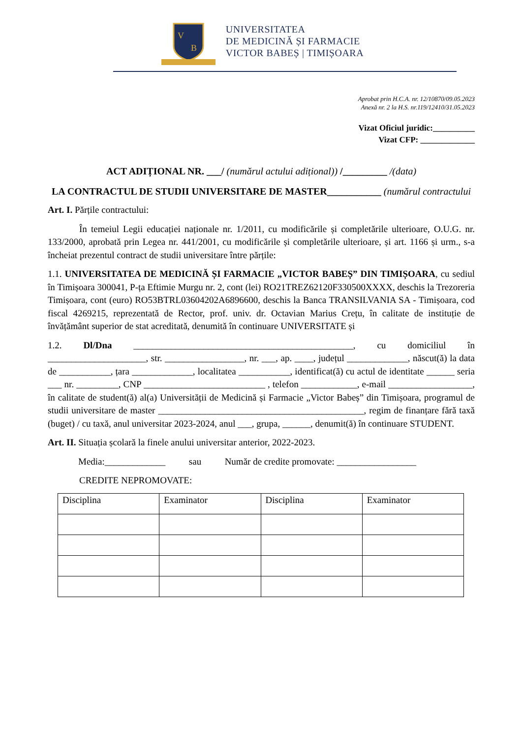V
B
UNIVERSITATEA
DE MEDICINĂ ȘI FARMACIE
VICTOR BABEȘ | TIMIȘOARA
Aprobat prin H.C.A. nr. 12/10870/09.05.2023
Anexă nr. 2 la H.S. nr.119/12410/31.05.2023
Vizat Oficiul juridic:__________
Vizat CFP: _____________
ACT ADIȚIONAL NR. ___/ (numărul actului adițional)) /_________ /(data)
LA CONTRACTUL DE STUDII UNIVERSITARE DE MASTER___________ (numărul contractului
Art. I. Părțile contractului:
În temeiul Legii educației naționale nr. 1/2011, cu modificările și completările ulterioare, O.U.G. nr. 133/2000, aprobată prin Legea nr. 441/2001, cu modificările și completările ulterioare, și art. 1166 și urm., s-a încheiat prezentul contract de studii universitare între părțile:
1.1. UNIVERSITATEA DE MEDICINĂ ȘI FARMACIE „VICTOR BABEȘ” DIN TIMIȘOARA, cu sediul în Timișoara 300041, P-ța Eftimie Murgu nr. 2, cont (lei) RO21TREZ62120F330500XXXX, deschis la Trezoreria Timișoara, cont (euro) RO53BTRL03604202A6896600, deschis la Banca TRANSILVANIA SA - Timișoara, cod fiscal 4269215, reprezentată de Rector, prof. univ. dr. Octavian Marius Crețu, în calitate de instituție de învățământ superior de stat acreditată, denumită în continuare UNIVERSITATE și
1.2. Dl/Dna _______________________________________________, cu domiciliul în _____________________, str. _________________, nr. ___, ap. ____, județul _____________, născut(ă) la data de ___________, țara _____________, localitatea ___________, identificat(ă) cu actul de identitate ______ seria ___ nr. _________, CNP __________________________ , telefon ____________, e-mail __________________, în calitate de student(ă) al(a) Universității de Medicină și Farmacie „Victor Babeș” din Timișoara, programul de studii universitare de master ____________________________________________, regim de finanțare fără taxă (buget) / cu taxă, anul universitar 2023-2024, anul ___, grupa, ______, denumit(ă) în continuare STUDENT.
Art. II. Situația școlară la finele anului universitar anterior, 2022-2023.
Media:_____________ sau Număr de credite promovate: _________________
CREDITE NEPROMOVATE:
| Disciplina | Examinator | Disciplina | Examinator |